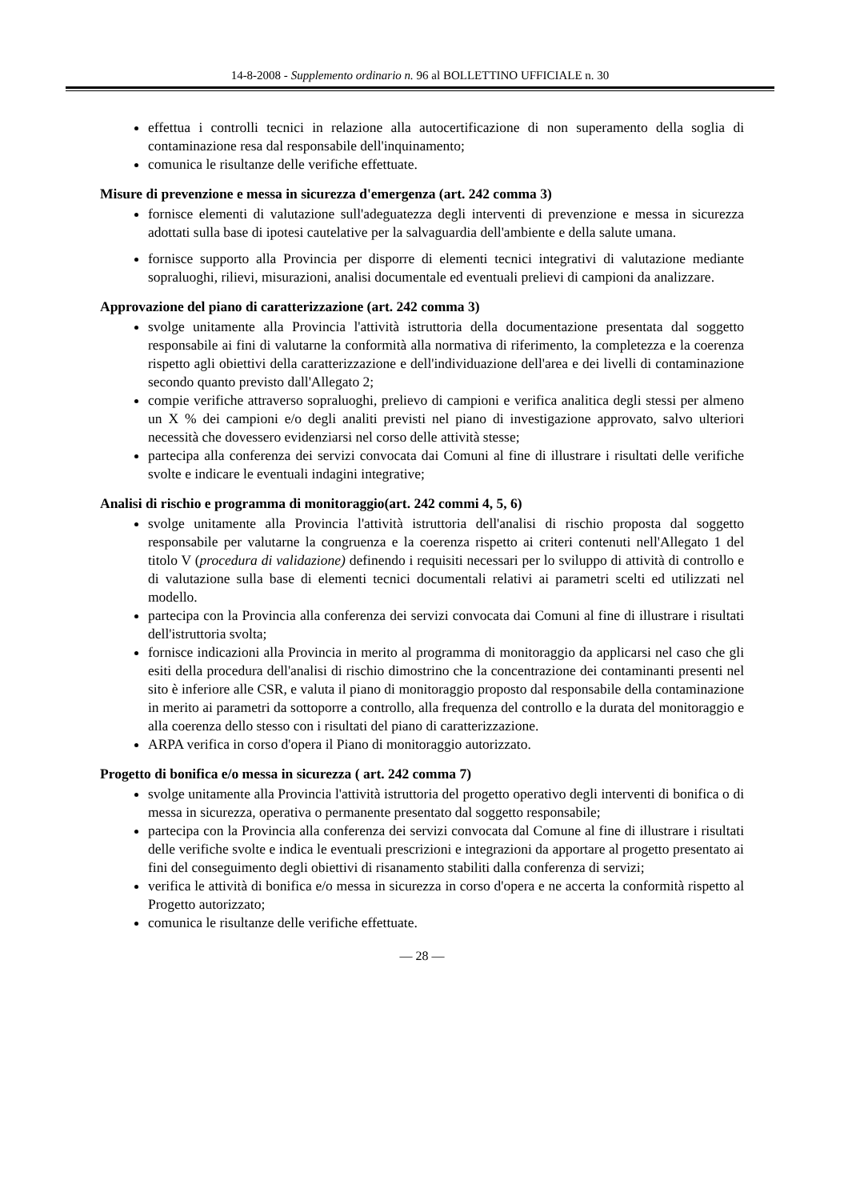14-8-2008 - Supplemento ordinario n. 96 al BOLLETTINO UFFICIALE n. 30
effettua i controlli tecnici in relazione alla autocertificazione di non superamento della soglia di contaminazione resa dal responsabile dell'inquinamento;
comunica le risultanze delle verifiche effettuate.
Misure di prevenzione e messa in sicurezza d'emergenza (art. 242 comma 3)
fornisce elementi di valutazione sull'adeguatezza degli interventi di prevenzione e messa in sicurezza adottati sulla base di ipotesi cautelative per la salvaguardia dell'ambiente e della salute umana.
fornisce supporto alla Provincia per disporre di elementi tecnici integrativi di valutazione mediante sopraluoghi, rilievi, misurazioni, analisi documentale ed eventuali prelievi di campioni da analizzare.
Approvazione del piano di caratterizzazione (art. 242 comma 3)
svolge unitamente alla Provincia l'attività istruttoria della documentazione presentata dal soggetto responsabile ai fini di valutarne la conformità alla normativa di riferimento, la completezza e la coerenza rispetto agli obiettivi della caratterizzazione e dell'individuazione dell'area e dei livelli di contaminazione secondo quanto previsto dall'Allegato 2;
compie verifiche attraverso sopraluoghi, prelievo di campioni e verifica analitica degli stessi per almeno un X % dei campioni e/o degli analiti previsti nel piano di investigazione approvato, salvo ulteriori necessità che dovessero evidenziarsi nel corso delle attività stesse;
partecipa alla conferenza dei servizi convocata dai Comuni al fine di illustrare i risultati delle verifiche svolte e indicare le eventuali indagini integrative;
Analisi di rischio e programma di monitoraggio(art. 242 commi 4, 5, 6)
svolge unitamente alla Provincia l'attività istruttoria dell'analisi di rischio proposta dal soggetto responsabile per valutarne la congruenza e la coerenza rispetto ai criteri contenuti nell'Allegato 1 del titolo V (procedura di validazione) definendo i requisiti necessari per lo sviluppo di attività di controllo e di valutazione sulla base di elementi tecnici documentali relativi ai parametri scelti ed utilizzati nel modello.
partecipa con la Provincia alla conferenza dei servizi convocata dai Comuni al fine di illustrare i risultati dell'istruttoria svolta;
fornisce indicazioni alla Provincia in merito al programma di monitoraggio da applicarsi nel caso che gli esiti della procedura dell'analisi di rischio dimostrino che la concentrazione dei contaminanti presenti nel sito è inferiore alle CSR, e valuta il piano di monitoraggio proposto dal responsabile della contaminazione in merito ai parametri da sottoporre a controllo, alla frequenza del controllo e la durata del monitoraggio e alla coerenza dello stesso con i risultati del piano di caratterizzazione.
ARPA verifica in corso d'opera il Piano di monitoraggio autorizzato.
Progetto di bonifica e/o messa in sicurezza ( art. 242 comma 7)
svolge unitamente alla Provincia l'attività istruttoria del progetto operativo degli interventi di bonifica o di messa in sicurezza, operativa o permanente presentato dal soggetto responsabile;
partecipa con la Provincia alla conferenza dei servizi convocata dal Comune al fine di illustrare i risultati delle verifiche svolte e indica le eventuali prescrizioni e integrazioni da apportare al progetto presentato ai fini del conseguimento degli obiettivi di risanamento stabiliti dalla conferenza di servizi;
verifica le attività di bonifica e/o messa in sicurezza in corso d'opera e ne accerta la conformità rispetto al Progetto autorizzato;
comunica le risultanze delle verifiche effettuate.
— 28 —